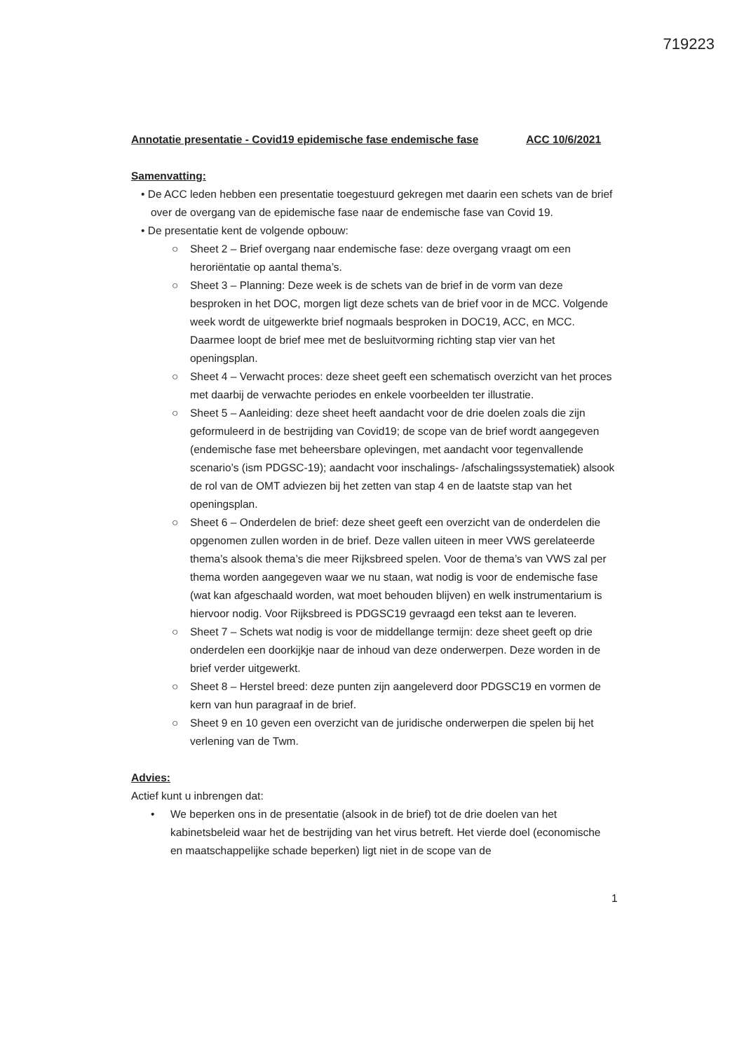719223
Annotatie presentatie - Covid19 epidemische fase endemische fase ACC 10/6/2021
Samenvatting:
• De ACC leden hebben een presentatie toegestuurd gekregen met daarin een schets van de brief over de overgang van de epidemische fase naar de endemische fase van Covid 19.
• De presentatie kent de volgende opbouw:
○ Sheet 2 – Brief overgang naar endemische fase: deze overgang vraagt om een heroriëntatie op aantal thema’s.
○ Sheet 3 – Planning: Deze week is de schets van de brief in de vorm van deze besproken in het DOC, morgen ligt deze schets van de brief voor in de MCC. Volgende week wordt de uitgewerkte brief nogmaals besproken in DOC19, ACC, en MCC. Daarmee loopt de brief mee met de besluitvorming richting stap vier van het openingsplan.
○ Sheet 4 – Verwacht proces: deze sheet geeft een schematisch overzicht van het proces met daarbij de verwachte periodes en enkele voorbeelden ter illustratie.
○ Sheet 5 – Aanleiding: deze sheet heeft aandacht voor de drie doelen zoals die zijn geformuleerd in de bestrijding van Covid19; de scope van de brief wordt aangegeven (endemische fase met beheersbare oplevingen, met aandacht voor tegenvallende scenario’s (ism PDGSC-19); aandacht voor inschalings- /afschalingssystematiek) alsook de rol van de OMT adviezen bij het zetten van stap 4 en de laatste stap van het openingsplan.
○ Sheet 6 – Onderdelen de brief: deze sheet geeft een overzicht van de onderdelen die opgenomen zullen worden in de brief. Deze vallen uiteen in meer VWS gerelateerde thema’s alsook thema’s die meer Rijksbreed spelen. Voor de thema’s van VWS zal per thema worden aangegeven waar we nu staan, wat nodig is voor de endemische fase (wat kan afgeschaald worden, wat moet behouden blijven) en welk instrumentarium is hiervoor nodig. Voor Rijksbreed is PDGSC19 gevraagd een tekst aan te leveren.
○ Sheet 7 – Schets wat nodig is voor de middellange termijn: deze sheet geeft op drie onderdelen een doorkijkje naar de inhoud van deze onderwerpen. Deze worden in de brief verder uitgewerkt.
○ Sheet 8 – Herstel breed: deze punten zijn aangeleverd door PDGSC19 en vormen de kern van hun paragraaf in de brief.
○ Sheet 9 en 10 geven een overzicht van de juridische onderwerpen die spelen bij het verlening van de Twm.
Advies:
Actief kunt u inbrengen dat:
• We beperken ons in de presentatie (alsook in de brief) tot de drie doelen van het kabinetsbeleid waar het de bestrijding van het virus betreft. Het vierde doel (economische en maatschappelijke schade beperken) ligt niet in de scope van de
1